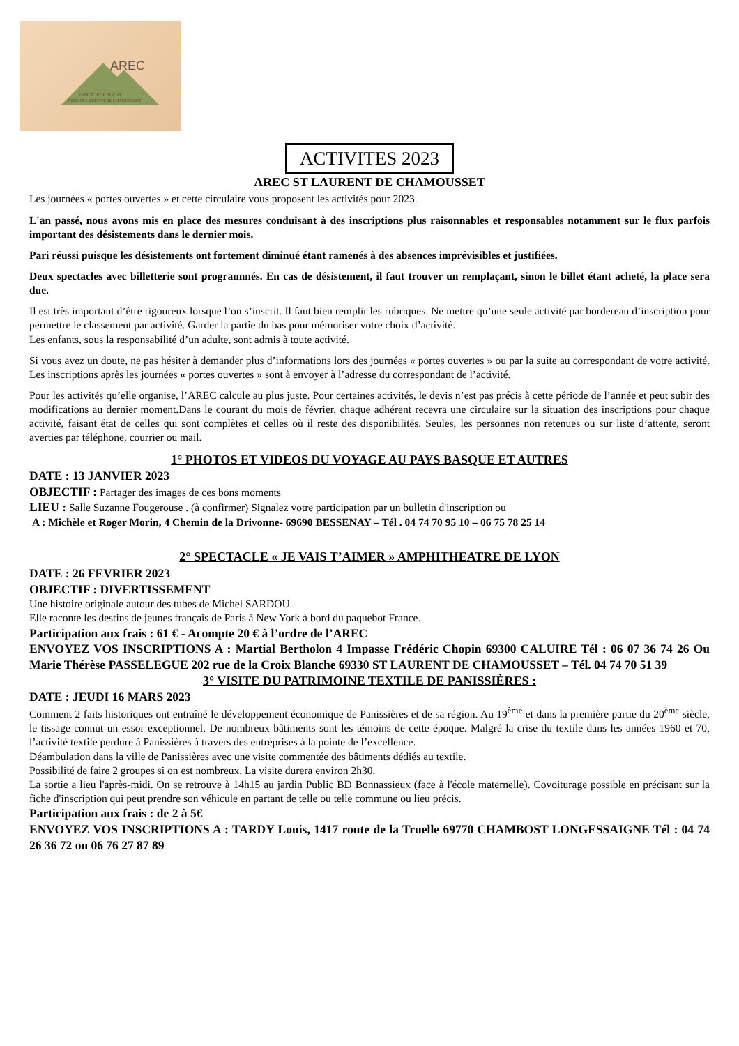AREC
ESPACE JUGE PASCAL
69930 ST LAURENT DE CHAMOUSSET
ACTIVITES 2023
AREC ST LAURENT DE CHAMOUSSET
Les journées « portes ouvertes » et cette circulaire vous proposent les activités pour 2023.
L'an passé, nous avons mis en place des mesures conduisant à des inscriptions plus raisonnables et responsables notamment sur le flux parfois important des désistements dans le dernier mois.
Pari réussi puisque les désistements ont fortement diminué étant ramenés à des absences imprévisibles et justifiées.
Deux spectacles avec billetterie sont programmés. En cas de désistement, il faut trouver un remplaçant, sinon le billet étant acheté, la place sera due.
Il est très important d’être rigoureux lorsque l’on s’inscrit. Il faut bien remplir les rubriques. Ne mettre qu’une seule activité par bordereau d’inscription pour permettre le classement par activité. Garder la partie du bas pour mémoriser votre choix d’activité.
Les enfants, sous la responsabilité d’un adulte, sont admis à toute activité.
Si vous avez un doute, ne pas hésiter à demander plus d’informations lors des journées « portes ouvertes » ou par la suite au correspondant de votre activité. Les inscriptions après les journées « portes ouvertes » sont à envoyer à l’adresse du correspondant de l’activité.
Pour les activités qu’elle organise, l’AREC calcule au plus juste. Pour certaines activités, le devis n’est pas précis à cette période de l’année et peut subir des modifications au dernier moment.Dans le courant du mois de février, chaque adhérent recevra une circulaire sur la situation des inscriptions pour chaque activité, faisant état de celles qui sont complètes et celles où il reste des disponibilités. Seules, les personnes non retenues ou sur liste d’attente, seront averties par téléphone, courrier ou mail.
1° PHOTOS ET VIDEOS DU VOYAGE AU PAYS BASQUE ET AUTRES
DATE : 13 JANVIER 2023
OBJECTIF : Partager des images de ces bons moments
LIEU : Salle Suzanne Fougerouse . (à confirmer) Signalez votre participation par un bulletin d'inscription ou
A : Michèle et Roger Morin, 4 Chemin de la Drivonne- 69690 BESSENAY – Tél . 04 74 70 95 10 – 06 75 78 25 14
2° SPECTACLE « JE VAIS T’AIMER » AMPHITHEATRE DE LYON
DATE : 26 FEVRIER 2023
OBJECTIF : DIVERTISSEMENT
Une histoire originale autour des tubes de Michel SARDOU.
Elle raconte les destins de jeunes français de Paris à New York à bord du paquebot France.
Participation aux frais : 61 € - Acompte 20 € à l’ordre de l’AREC
ENVOYEZ VOS INSCRIPTIONS A : Martial Bertholon 4 Impasse Frédéric Chopin 69300 CALUIRE Tél : 06 07 36 74 26 Ou Marie Thérèse PASSELEGUE 202 rue de la Croix Blanche 69330 ST LAURENT DE CHAMOUSSET – Tél. 04 74 70 51 39
3° VISITE DU PATRIMOINE TEXTILE DE PANISSIÈRES :
DATE : JEUDI 16 MARS 2023
Comment 2 faits historiques ont entraîné le développement économique de Panissières et de sa région. Au 19<sup>ème</sup> et dans la première partie du 20<sup>ème</sup> siècle, le tissage connut un essor exceptionnel. De nombreux bâtiments sont les témoins de cette époque. Malgré la crise du textile dans les années 1960 et 70, l’activité textile perdure à Panissières à travers des entreprises à la pointe de l’excellence.
Déambulation dans la ville de Panissières avec une visite commentée des bâtiments dédiés au textile.
Possibilité de faire 2 groupes si on est nombreux. La visite durera environ 2h30.
La sortie a lieu l'après-midi. On se retrouve à 14h15 au jardin Public BD Bonnassieux (face à l'école maternelle). Covoiturage possible en précisant sur la fiche d'inscription qui peut prendre son véhicule en partant de telle ou telle commune ou lieu précis.
Participation aux frais : de 2 à 5€
ENVOYEZ VOS INSCRIPTIONS A : TARDY Louis, 1417 route de la Truelle 69770 CHAMBOST LONGESSAIGNE Tél : 04 74 26 36 72 ou 06 76 27 87 89